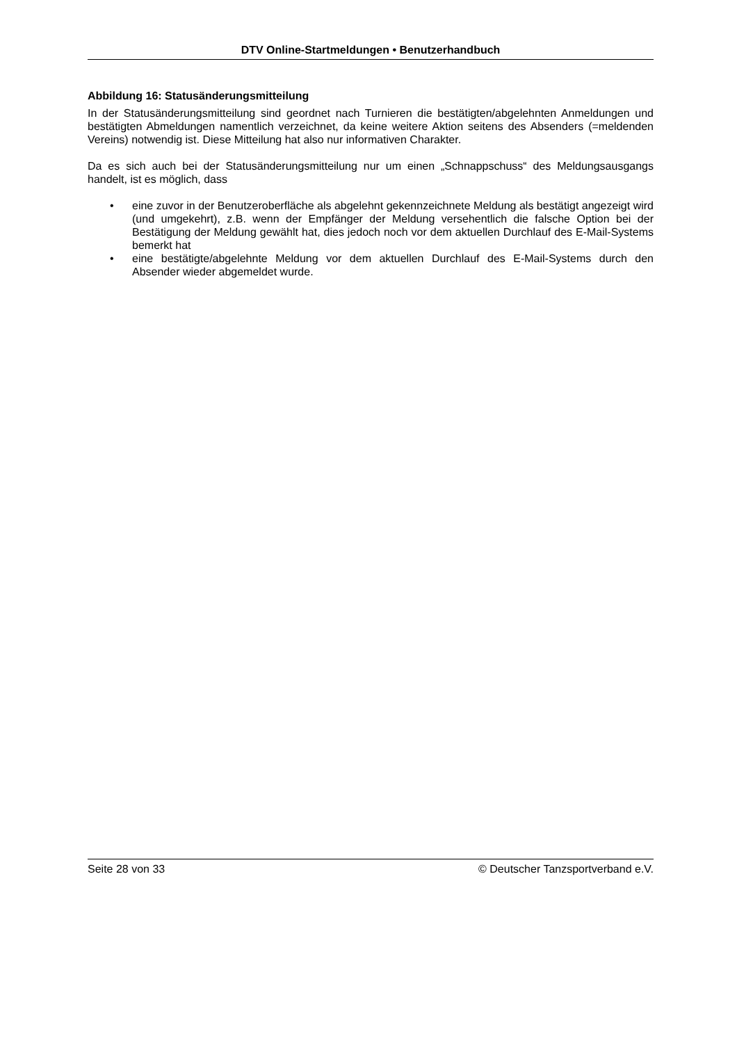DTV Online-Startmeldungen • Benutzerhandbuch
Abbildung 16: Statusänderungsmitteilung
In der Statusänderungsmitteilung sind geordnet nach Turnieren die bestätigten/abgelehnten Anmeldungen und bestätigten Abmeldungen namentlich verzeichnet, da keine weitere Aktion seitens des Absenders (=meldenden Vereins) notwendig ist. Diese Mitteilung hat also nur informativen Charakter.
Da es sich auch bei der Statusänderungsmitteilung nur um einen „Schnappschuss“ des Meldungsausgangs handelt, ist es möglich, dass
• eine zuvor in der Benutzeroberfläche als abgelehnt gekennzeichnete Meldung als bestätigt angezeigt wird (und umgekehrt), z.B. wenn der Empfänger der Meldung versehentlich die falsche Option bei der Bestätigung der Meldung gewählt hat, dies jedoch noch vor dem aktuellen Durchlauf des E-Mail-Systems bemerkt hat
• eine bestätigte/abgelehnte Meldung vor dem aktuellen Durchlauf des E-Mail-Systems durch den Absender wieder abgemeldet wurde.
Seite 28 von 33 © Deutscher Tanzsportverband e.V.